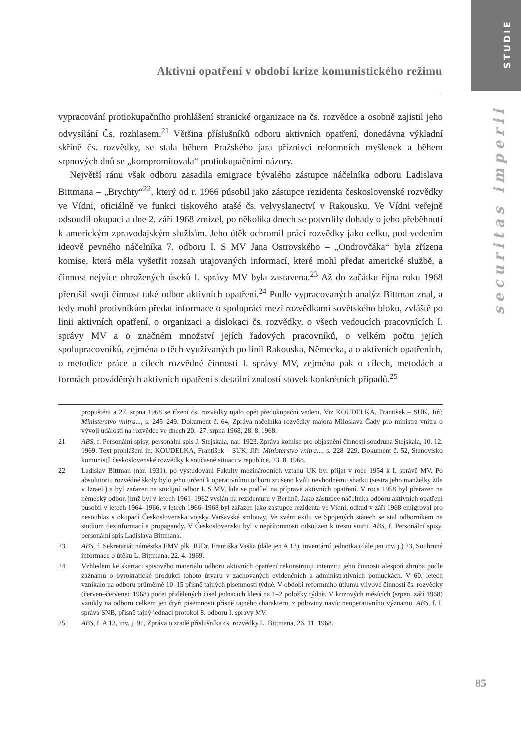STUDIE
Aktivní opatření v období krize komunistického režimu
vypracování protiokupačního prohlášení stranické organizace na čs. rozvědce a osobně zajistil jeho odvysílání Čs. rozhlasem.<sup>21</sup> Většina příslušníků odboru aktivních opatření, donedávna výkladní skříně čs. rozvědky, se stala během Pražského jara příznivci reformních myšlenek a během srpnových dnů se „kompromitovala“ protiokupačními názory.
Největší ránu však odboru zasadila emigrace bývalého zástupce náčelníka odboru Ladislava Bittmana – „Brychty“<sup>22</sup>, který od r. 1966 působil jako zástupce rezidenta československé rozvědky ve Vídni, oficiálně ve funkci tiskového atašé čs. velvyslanectví v Rakousku. Ve Vídni veřejně odsoudil okupaci a dne 2. září 1968 zmizel, po několika dnech se potvrdily dohady o jeho přeběhnutí k americkým zpravodajským službám. Jeho útěk ochromil práci rozvědky jako celku, pod vedením ideově pevného náčelníka 7. odboru I. S MV Jana Ostrovského – „Ondrovčáka“ byla zřízena komise, která měla vyšetřit rozsah utajovaných informací, které mohl předat americké službě, a činnost nejvíce ohrožených úseků I. správy MV byla zastavena.<sup>23</sup> Až do začátku října roku 1968 přerušil svoji činnost také odbor aktivních opatření.<sup>24</sup> Podle vypracovaných analýz Bittman znal, a tedy mohl protivníkům předat informace o spolupráci mezi rozvědkami sovětského bloku, zvláště po linii aktivních opatření, o organizaci a dislokaci čs. rozvědky, o všech vedoucích pracovnících I. správy MV a o značném množství jejích řadových pracovníků, o velkém počtu jejích spolupracovníků, zejména o těch využívaných po linii Rakouska, Německa, a o aktivních opatřeních, o metodice práce a cílech rozvědné činnosti I. správy MV, zejména pak o cílech, metodách a formách prováděných aktivních opatření s detailní znalostí stovek konkrétních případů.<sup>25</sup>
propuštěni a 27. srpna 1968 se řízení čs. rozvědky ujalo opět předokupační vedení. Viz KOUDELKA, František – SUK, Jiří: Ministerstvo vnitra..., s. 245–249. Dokument č. 64, Zpráva náčelníka rozvědky majora Miloslava Čady pro ministra vnitra o vývoji událostí na rozvědce ve dnech 20.–27. srpna 1968, 28. 8. 1968.
21 ABS, f. Personální spisy, personální spis J. Stejskala, nar. 1923. Zpráva komise pro objasnění činnosti soudruha Stejskala, 10. 12. 1969. Text prohlášení in: KOUDELKA, František – SUK, Jiří: Ministerstvo vnitra..., s. 228–229. Dokument č. 52, Stanovisko komunistů československé rozvědky k současné situaci v republice, 23. 8. 1968.
22 Ladislav Bittman (nar. 1931), po vystudování Fakulty mezinárodních vztahů UK byl přijat v roce 1954 k I. správě MV. Po absolutoriu rozvědné školy bylo jeho určení k operativnímu odboru zrušeno kvůli nevhodnému sňatku (sestra jeho manželky žila v Izraeli) a byl zařazen na studijní odbor I. S MV, kde se podílel na přípravě aktivních opatření. V roce 1958 byl přeřazen na německý odbor, jímž byl v letech 1961–1962 vyslán na rezidenturu v Berlíně. Jako zástupce náčelníka odboru aktivních opatření působil v letech 1964–1966, v letech 1966–1968 byl zařazen jako zástupce rezidenta ve Vídni, odkud v září 1968 emigroval pro nesouhlas s okupací Československa vojsky Varšavské smlouvy. Ve svém exilu ve Spojených státech se stal odborníkem na studium dezinformací a propagandy. V Československu byl v nepřítomnosti odsouzen k trestu smrti. ABS, f. Personální spisy, personální spis Ladislava Bittmana.
23 ABS, f. Sekretariát náměstka FMV plk. JUDr. Františka Vaška (dále jen A 13), inventární jednotka (dále jen inv. j.) 23, Souhrnná informace o útěku L. Bittmana, 22. 4. 1969.
24 Vzhledem ke skartaci spisového materiálu odboru aktivních opatření rekonstruuji intenzitu jeho činnosti alespoň zhruba podle záznamů o byrokratické produkci tohoto útvaru v zachovaných evidenčních a administrativních pomůckách. V 60. letech vznikalo na odboru průměrně 10–15 přísně tajných písemností týdně. V období reformního útlumu vlivové činnosti čs. rozvědky (červen–červenec 1968) počet přidělených čísel jednacích klesá na 1–2 položky týdně. V krizových měsících (srpen, září 1968) vznikly na odboru celkem jen čtyři písemnosti přísně tajného charakteru, z poloviny navíc neoperativního významu. ABS, f. I. správa SNB, přísně tajný jednací protokol 8. odboru I. správy MV.
25 ABS, f. A 13, inv. j. 91, Zpráva o zradě příslušníka čs. rozvědky L. Bittmana, 26. 11. 1968.
securitas imperii
85